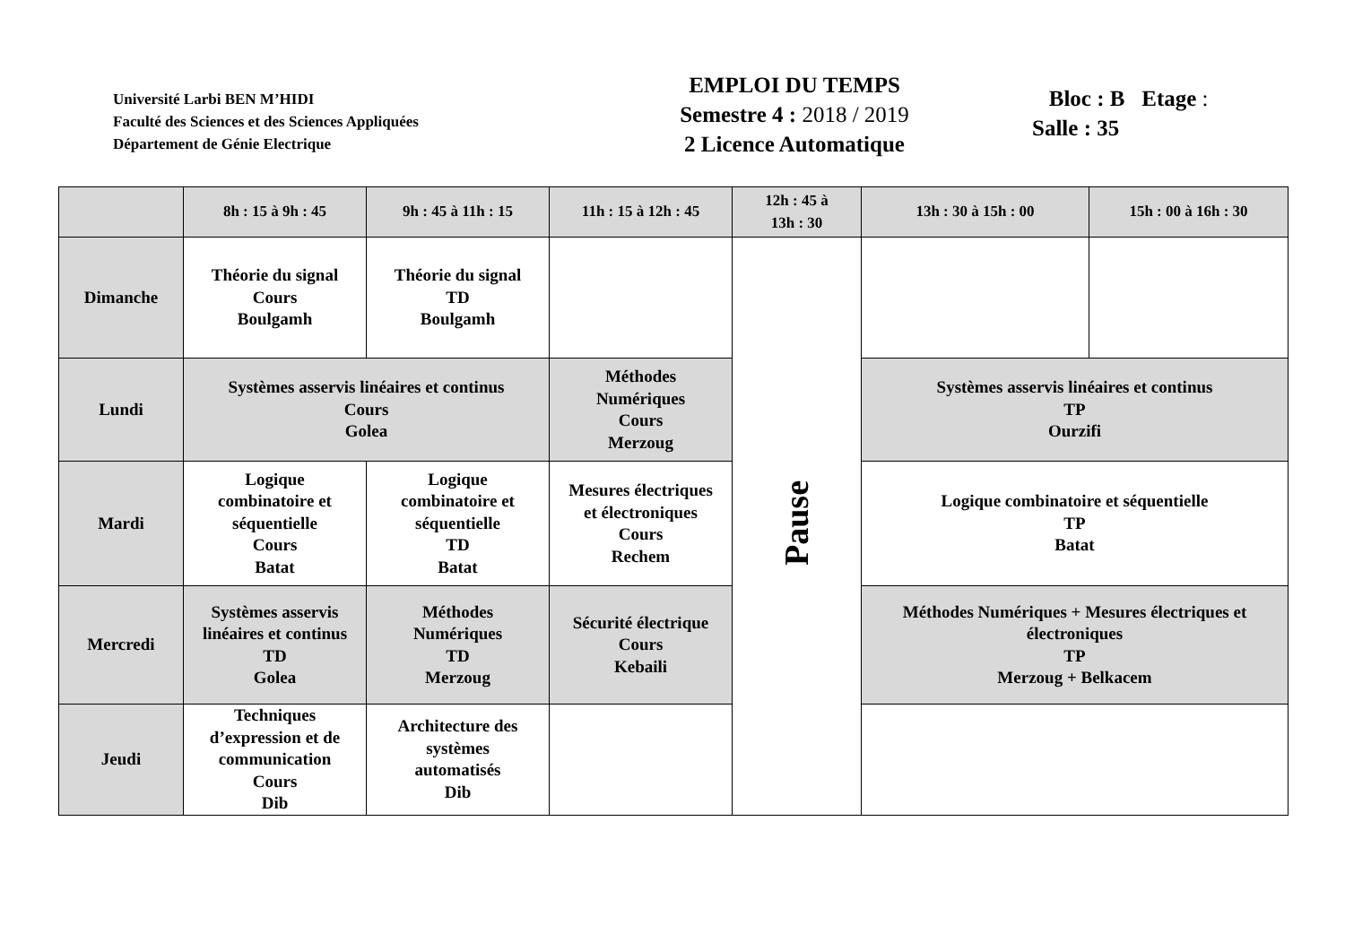Université Larbi BEN M’HIDI
Faculté des Sciences et des Sciences Appliquées
Département de Génie Electrique
EMPLOI DU TEMPS
Semestre 4 : 2018 / 2019
2 Licence Automatique
Bloc : B Etage :
Salle : 35
| | 8h : 15 à 9h : 45 | 9h : 45 à 11h : 15 | 11h : 15 à 12h : 45 | 12h : 45 à 13h : 30 | 13h : 30 à 15h : 00 | 15h : 00 à 16h : 30 |
| --- | --- | --- | --- | --- | --- | --- |
| Dimanche | Théorie du signal Cours Boulgamh | Théorie du signal TD Boulgamh | | Pause | | |
| Lundi | Systèmes asservis linéaires et continus Cours Golea | | Méthodes Numériques Cours Merzoug | | Systèmes asservis linéaires et continus TP Ourzifi | |
| Mardi | Logique combinatoire et séquentielle Cours Batat | Logique combinatoire et séquentielle TD Batat | Mesures électriques et électroniques Cours Rechem | | Logique combinatoire et séquentielle TP Batat | |
| Mercredi | Systèmes asservis linéaires et continus TD Golea | Méthodes Numériques TD Merzoug | Sécurité électrique Cours Kebaili | | Méthodes Numériques + Mesures électriques et électroniques TP Merzoug + Belkacem | |
| Jeudi | Techniques d’expression et de communication Cours Dib | Architecture des systèmes automatisés Dib | | | | |